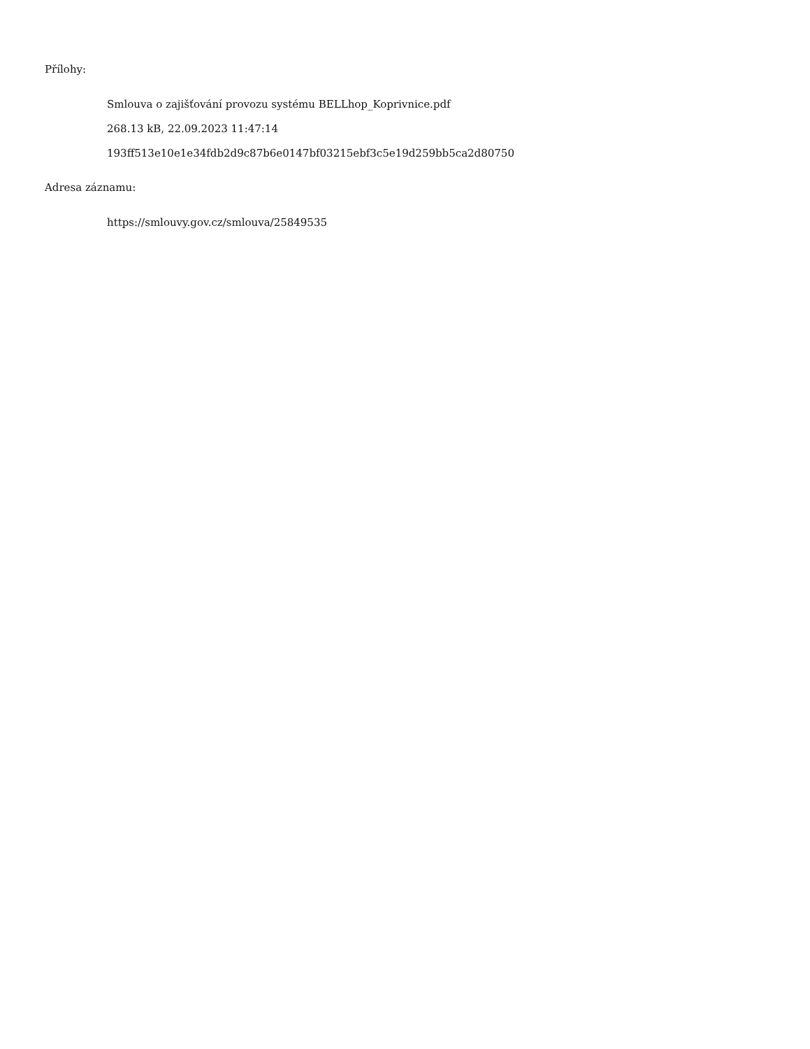Přílohy:
Smlouva o zajišťování provozu systému BELLhop_Koprivnice.pdf
268.13 kB, 22.09.2023 11:47:14
193ff513e10e1e34fdb2d9c87b6e0147bf03215ebf3c5e19d259bb5ca2d80750
Adresa záznamu:
https://smlouvy.gov.cz/smlouva/25849535